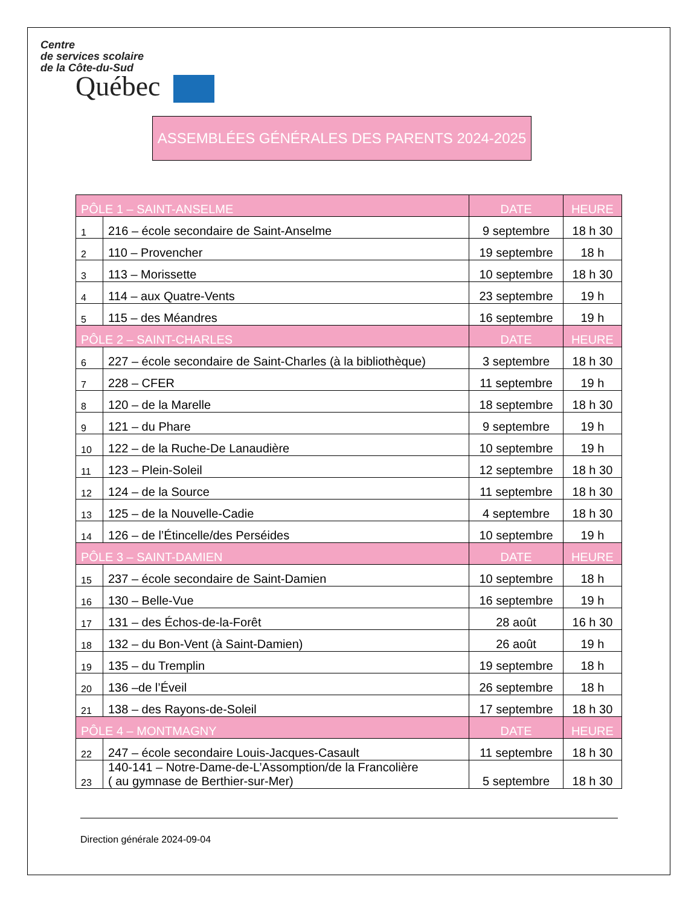Centre
de services scolaire
de la Côte-du-Sud
Québec
ASSEMBLÉES GÉNÉRALES DES PARENTS 2024-2025
| PÔLE 1 – SAINT-ANSELME | | DATE | HEURE |
| --- | --- | --- | --- |
| 1 | 216 – école secondaire de Saint-Anselme | 9 septembre | 18 h 30 |
| 2 | 110 – Provencher | 19 septembre | 18 h |
| 3 | 113 – Morissette | 10 septembre | 18 h 30 |
| 4 | 114 – aux Quatre-Vents | 23 septembre | 19 h |
| 5 | 115 – des Méandres | 16 septembre | 19 h |
| PÔLE 2 – SAINT-CHARLES | | DATE | HEURE |
| 6 | 227 – école secondaire de Saint-Charles (à la bibliothèque) | 3 septembre | 18 h 30 |
| 7 | 228 – CFER | 11 septembre | 19 h |
| 8 | 120 – de la Marelle | 18 septembre | 18 h 30 |
| 9 | 121 – du Phare | 9 septembre | 19 h |
| 10 | 122 – de la Ruche-De Lanaudière | 10 septembre | 19 h |
| 11 | 123 – Plein-Soleil | 12 septembre | 18 h 30 |
| 12 | 124 – de la Source | 11 septembre | 18 h 30 |
| 13 | 125 – de la Nouvelle-Cadie | 4 septembre | 18 h 30 |
| 14 | 126 – de l’Étincelle/des Perséides | 10 septembre | 19 h |
| PÔLE 3 – SAINT-DAMIEN | | DATE | HEURE |
| 15 | 237 – école secondaire de Saint-Damien | 10 septembre | 18 h |
| 16 | 130 – Belle-Vue | 16 septembre | 19 h |
| 17 | 131 – des Échos-de-la-Forêt | 28 août | 16 h 30 |
| 18 | 132 – du Bon-Vent (à Saint-Damien) | 26 août | 19 h |
| 19 | 135 – du Tremplin | 19 septembre | 18 h |
| 20 | 136 –de l’Éveil | 26 septembre | 18 h |
| 21 | 138 – des Rayons-de-Soleil | 17 septembre | 18 h 30 |
| PÔLE 4 – MONTMAGNY | | DATE | HEURE |
| 22 | 247 – école secondaire Louis-Jacques-Casault | 11 septembre | 18 h 30 |
| 23 | 140-141 – Notre-Dame-de-L’Assomption/de la Francolière ( au gymnase de Berthier-sur-Mer) | 5 septembre | 18 h 30 |
Direction générale 2024-09-04